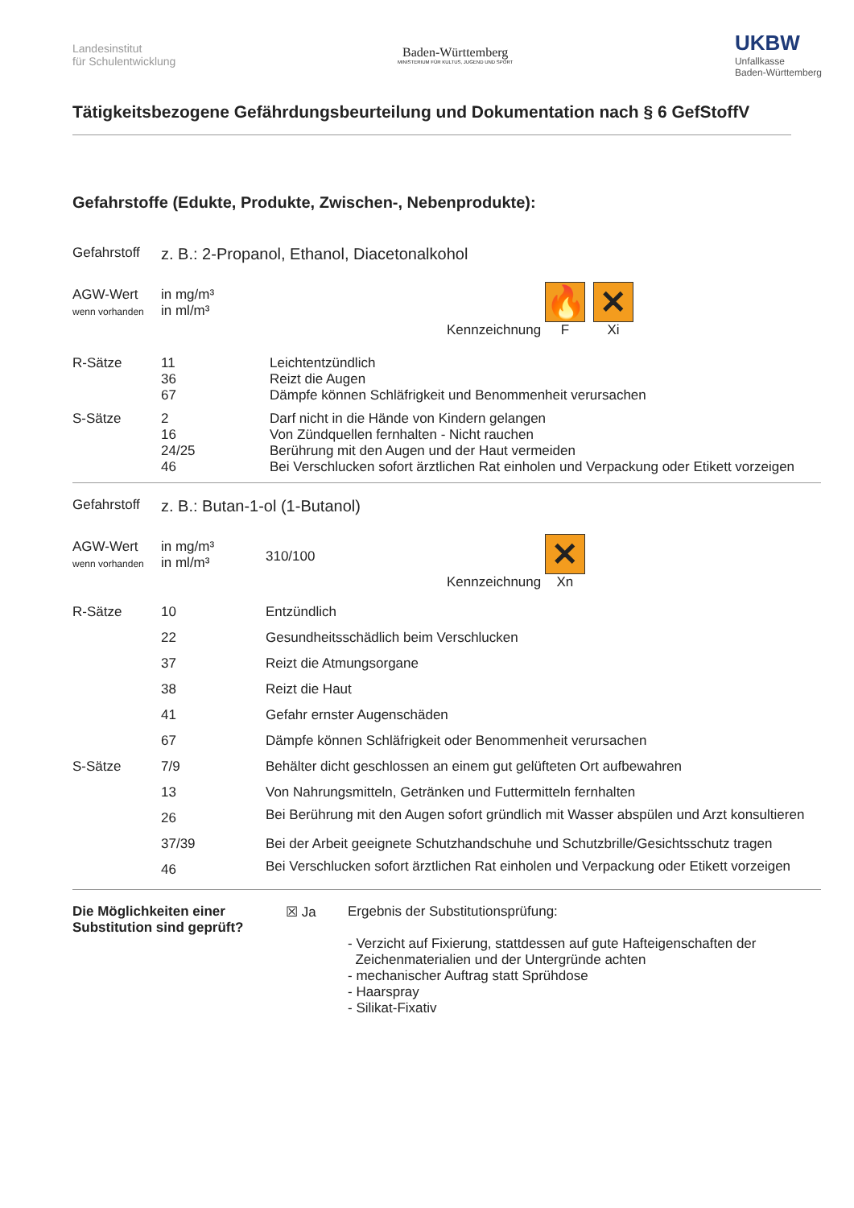Landesinstitut
für Schulentwicklung
Baden-Württemberg
MINISTERIUM FÜR KULTUS, JUGEND UND SPORT
UKBW
Unfallkasse
Baden-Württemberg
Tätigkeitsbezogene Gefährdungsbeurteilung und Dokumentation nach § 6 GefStoffV
Gefahrstoffe (Edukte, Produkte, Zwischen-, Nebenprodukte):
| Gefahrstoff | z. B.: 2-Propanol, Ethanol, Diacetonalkohol | | |
| AGW-Wert wenn vorhanden | in mg/m³ in ml/m³ | | Kennzeichnung 🔥 F ✕ Xi |
| R-Sätze | 11 36 67 | Leichtentzündlich Reizt die Augen Dämpfe können Schläfrigkeit und Benommenheit verursachen | |
| S-Sätze | 2 16 24/25 46 | Darf nicht in die Hände von Kindern gelangen Von Zündquellen fernhalten - Nicht rauchen Berührung mit den Augen und der Haut vermeiden Bei Verschlucken sofort ärztlichen Rat einholen und Verpackung oder Etikett vorzeigen | |
| Gefahrstoff | z. B.: Butan-1-ol (1-Butanol) | | |
| AGW-Wert wenn vorhanden | in mg/m³ in ml/m³ | 310/100 | Kennzeichnung ✕ Xn |
| R-Sätze | 10 | Entzündlich |
| | 22 | Gesundheitsschädlich beim Verschlucken |
| | 37 | Reizt die Atmungsorgane |
| | 38 | Reizt die Haut |
| | 41 | Gefahr ernster Augenschäden |
| | 67 | Dämpfe können Schläfrigkeit oder Benommenheit verursachen |
| S-Sätze | 7/9 | Behälter dicht geschlossen an einem gut gelüfteten Ort aufbewahren |
| | 13 | Von Nahrungsmitteln, Getränken und Futtermitteln fernhalten |
| | 26 | Bei Berührung mit den Augen sofort gründlich mit Wasser abspülen und Arzt konsultieren |
| | 37/39 | Bei der Arbeit geeignete Schutzhandschuhe und Schutzbrille/Gesichtsschutz tragen |
| | 46 | Bei Verschlucken sofort ärztlichen Rat einholen und Verpackung oder Etikett vorzeigen |
| Die Möglichkeiten einer Substitution sind geprüft? | ☒ Ja | Ergebnis der Substitutionsprüfung: - Verzicht auf Fixierung, stattdessen auf gute Hafteigenschaften der Zeichenmaterialien und der Untergründe achten - mechanischer Auftrag statt Sprühdose - Haarspray - Silikat-Fixativ |